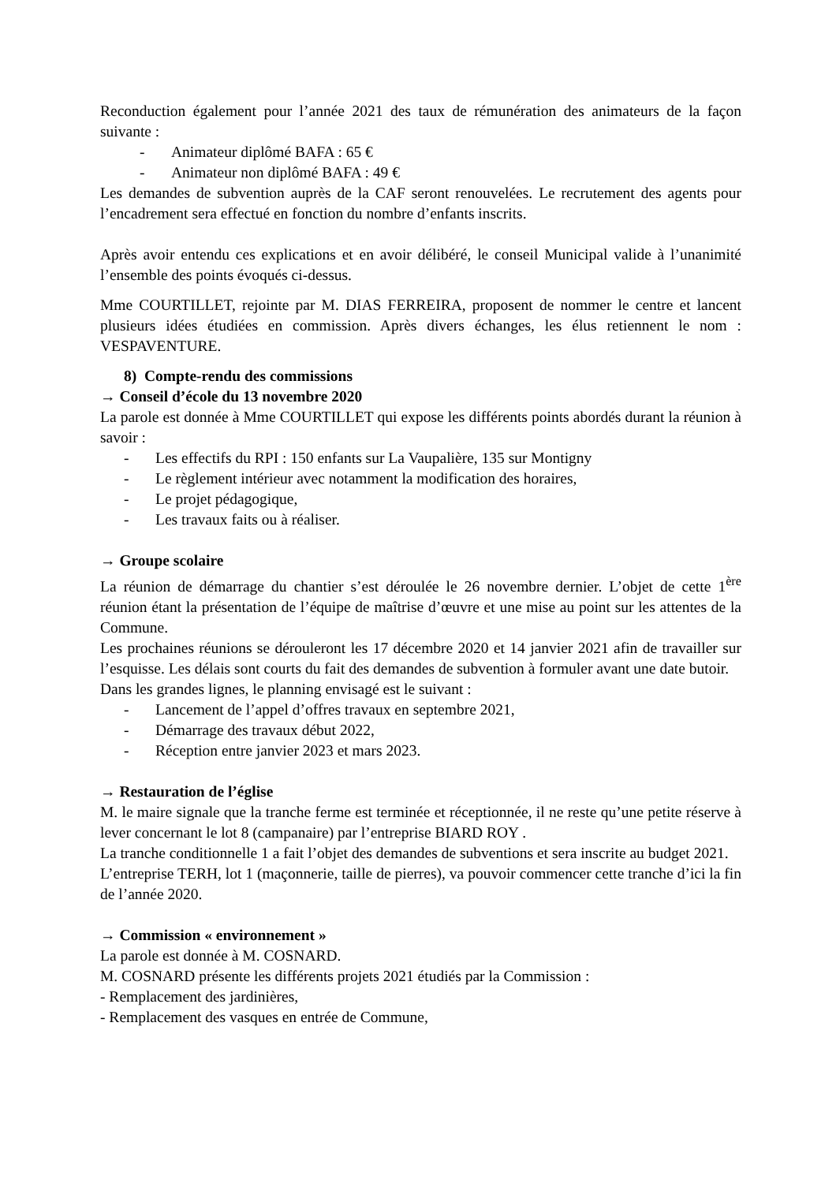Reconduction également pour l’année 2021 des taux de rémunération des animateurs de la façon suivante :
- Animateur diplômé BAFA : 65 €
- Animateur non diplômé BAFA : 49 €
Les demandes de subvention auprès de la CAF seront renouvelées. Le recrutement des agents pour l’encadrement sera effectué en fonction du nombre d’enfants inscrits.
Après avoir entendu ces explications et en avoir délibéré, le conseil Municipal valide à l’unanimité l’ensemble des points évoqués ci-dessus.
Mme COURTILLET, rejointe par M. DIAS FERREIRA, proposent de nommer le centre et lancent plusieurs idées étudiées en commission. Après divers échanges, les élus retiennent le nom : VESPAVENTURE.
8) Compte-rendu des commissions
→ Conseil d’école du 13 novembre 2020
La parole est donnée à Mme COURTILLET qui expose les différents points abordés durant la réunion à savoir :
- Les effectifs du RPI : 150 enfants sur La Vaupalière, 135 sur Montigny
- Le règlement intérieur avec notamment la modification des horaires,
- Le projet pédagogique,
- Les travaux faits ou à réaliser.
→ Groupe scolaire
La réunion de démarrage du chantier s’est déroulée le 26 novembre dernier. L’objet de cette 1<sup>ère</sup> réunion étant la présentation de l’équipe de maîtrise d’œuvre et une mise au point sur les attentes de la Commune.
Les prochaines réunions se dérouleront les 17 décembre 2020 et 14 janvier 2021 afin de travailler sur l’esquisse. Les délais sont courts du fait des demandes de subvention à formuler avant une date butoir.
Dans les grandes lignes, le planning envisagé est le suivant :
- Lancement de l’appel d’offres travaux en septembre 2021,
- Démarrage des travaux début 2022,
- Réception entre janvier 2023 et mars 2023.
→ Restauration de l’église
M. le maire signale que la tranche ferme est terminée et réceptionnée, il ne reste qu’une petite réserve à lever concernant le lot 8 (campanaire) par l’entreprise BIARD ROY .
La tranche conditionnelle 1 a fait l’objet des demandes de subventions et sera inscrite au budget 2021.
L’entreprise TERH, lot 1 (maçonnerie, taille de pierres), va pouvoir commencer cette tranche d’ici la fin de l’année 2020.
→ Commission « environnement »
La parole est donnée à M. COSNARD.
M. COSNARD présente les différents projets 2021 étudiés par la Commission :
- Remplacement des jardinières,
- Remplacement des vasques en entrée de Commune,